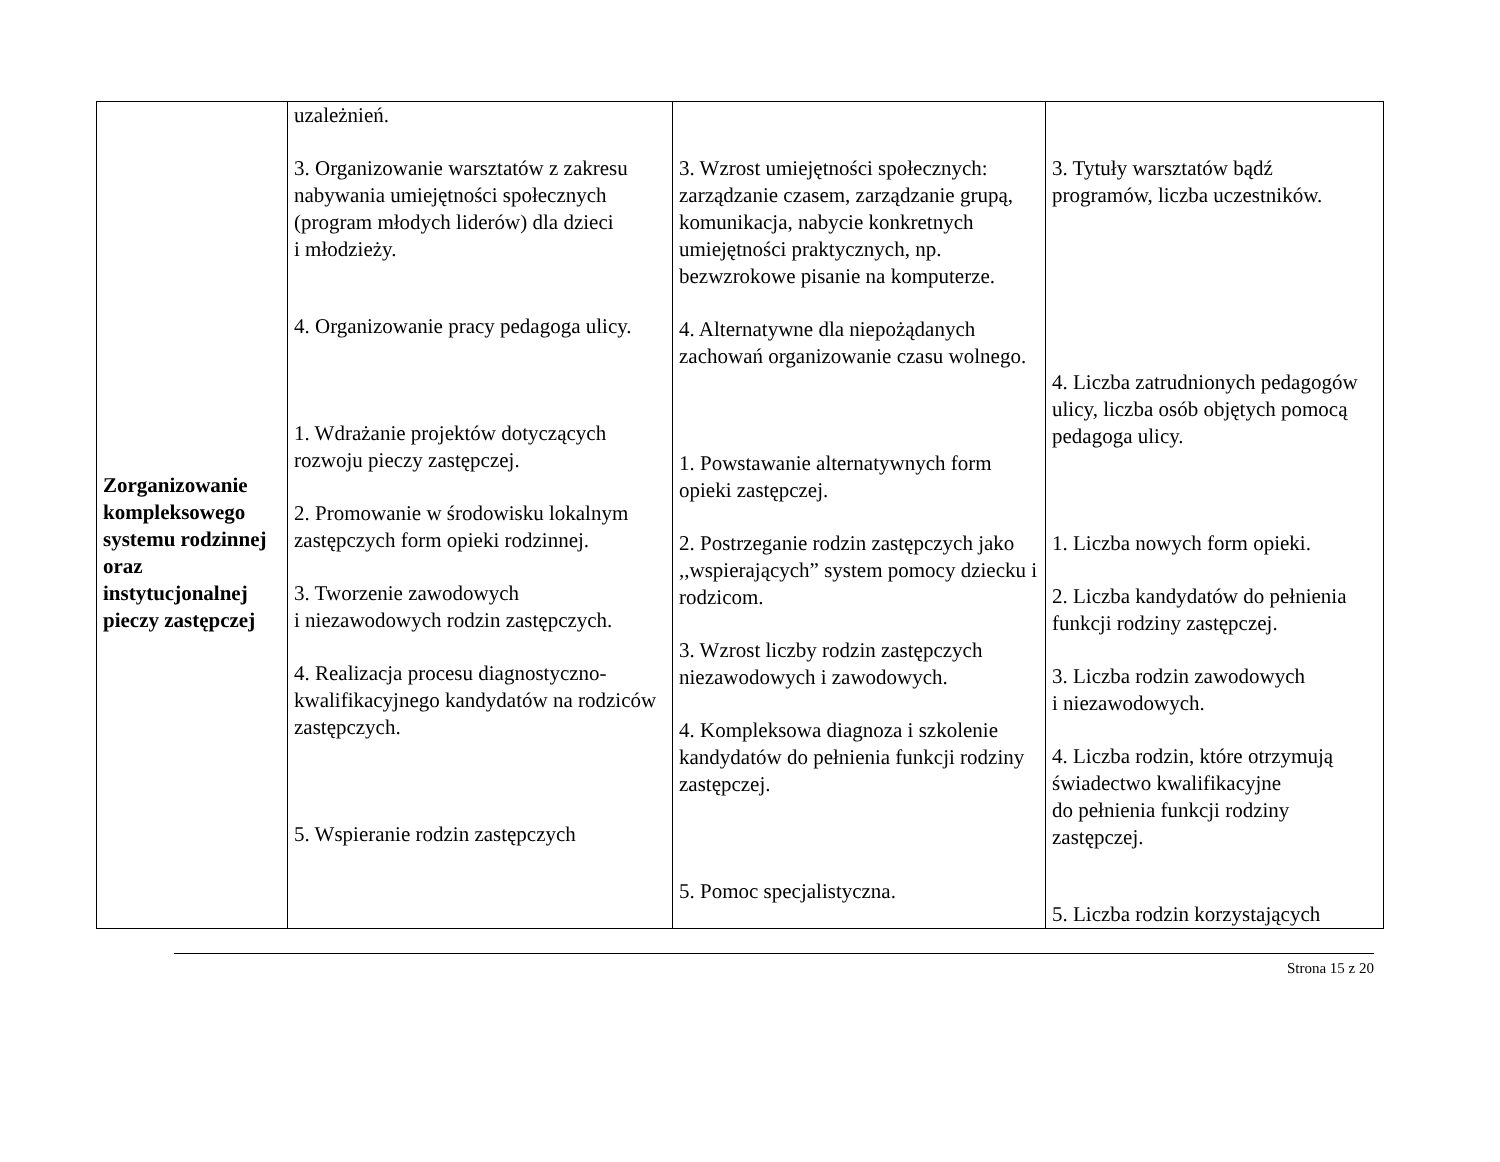| Zorganizowanie kompleksowego systemu rodzinnej oraz instytucjonalnej pieczy zastępczej | uzależnień. 3. Organizowanie warsztatów z zakresu nabywania umiejętności społecznych (program młodych liderów) dla dzieci i młodzieży. 4. Organizowanie pracy pedagoga ulicy. 1. Wdrażanie projektów dotyczących rozwoju pieczy zastępczej. 2. Promowanie w środowisku lokalnym zastępczych form opieki rodzinnej. 3. Tworzenie zawodowych i niezawodowych rodzin zastępczych. 4. Realizacja procesu diagnostyczno-kwalifikacyjnego kandydatów na rodziców zastępczych. 5. Wspieranie rodzin zastępczych | 3. Wzrost umiejętności społecznych: zarządzanie czasem, zarządzanie grupą, komunikacja, nabycie konkretnych umiejętności praktycznych, np. bezwzrokowe pisanie na komputerze. 4. Alternatywne dla niepożądanych zachowań organizowanie czasu wolnego. 1. Powstawanie alternatywnych form opieki zastępczej. 2. Postrzeganie rodzin zastępczych jako ,,wspierających” system pomocy dziecku i rodzicom. 3. Wzrost liczby rodzin zastępczych niezawodowych i zawodowych. 4. Kompleksowa diagnoza i szkolenie kandydatów do pełnienia funkcji rodziny zastępczej. 5. Pomoc specjalistyczna. | 3. Tytuły warsztatów bądź programów, liczba uczestników. 4. Liczba zatrudnionych pedagogów ulicy, liczba osób objętych pomocą pedagoga ulicy. 1. Liczba nowych form opieki. 2. Liczba kandydatów do pełnienia funkcji rodziny zastępczej. 3. Liczba rodzin zawodowych i niezawodowych. 4. Liczba rodzin, które otrzymują świadectwo kwalifikacyjne do pełnienia funkcji rodziny zastępczej. 5. Liczba rodzin korzystających |
Strona 15 z 20